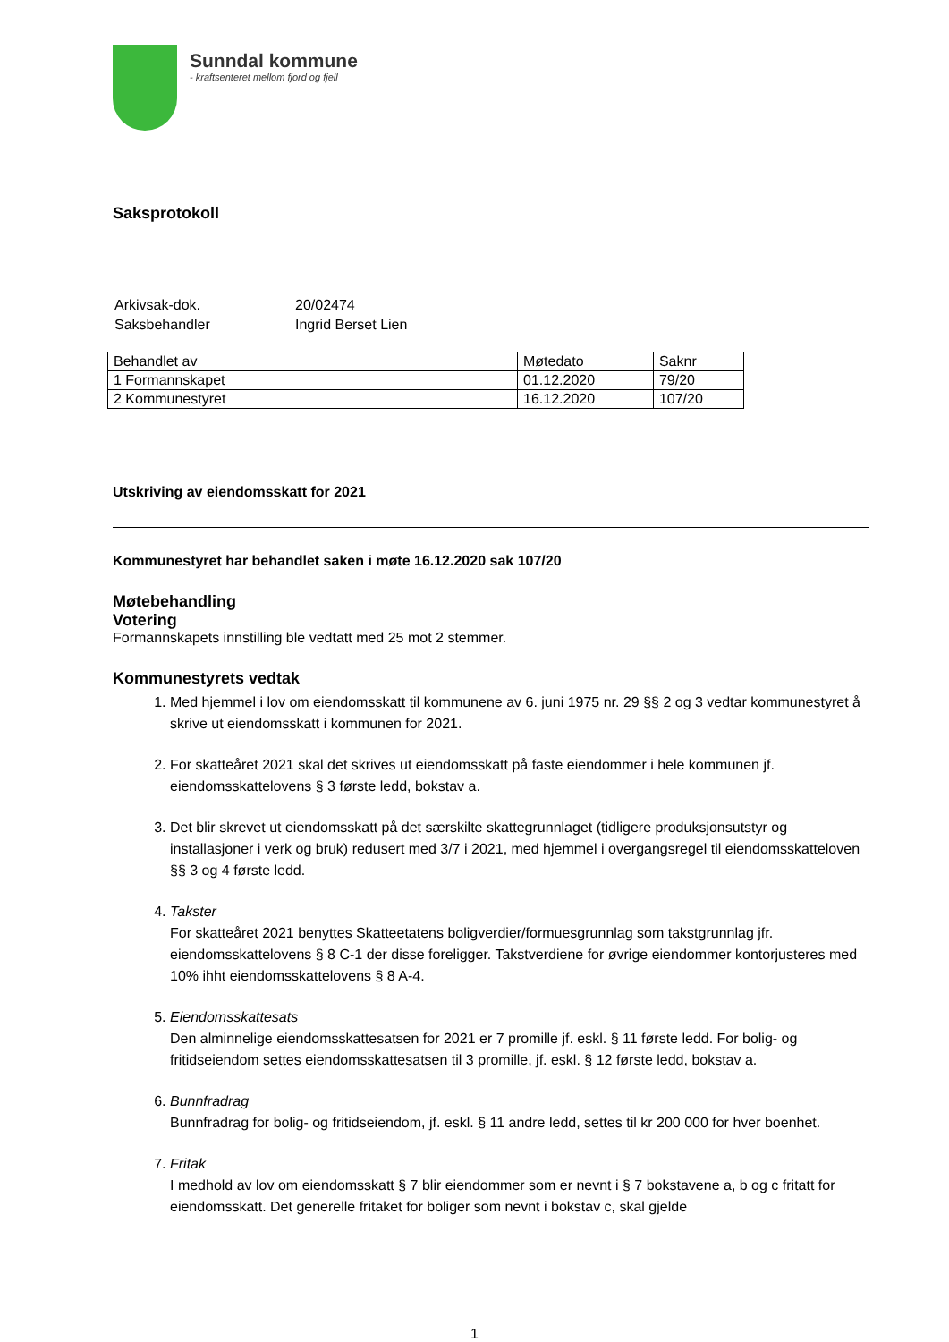Sunndal kommune
- kraftsenteret mellom fjord og fjell
Saksprotokoll
| Arkivsak-dok. | 20/02474 |
| Saksbehandler | Ingrid Berset Lien |
| Behandlet av | Møtedato | Saknr |
| 1 Formannskapet | 01.12.2020 | 79/20 |
| 2 Kommunestyret | 16.12.2020 | 107/20 |
Utskriving av eiendomsskatt for 2021
Kommunestyret har behandlet saken i møte 16.12.2020 sak 107/20
Møtebehandling
Votering
Formannskapets innstilling ble vedtatt med 25 mot 2 stemmer.
Kommunestyrets vedtak
1. Med hjemmel i lov om eiendomsskatt til kommunene av 6. juni 1975 nr. 29 §§ 2 og 3 vedtar kommunestyret å skrive ut eiendomsskatt i kommunen for 2021.
2. For skatteåret 2021 skal det skrives ut eiendomsskatt på faste eiendommer i hele kommunen jf. eiendomsskattelovens § 3 første ledd, bokstav a.
3. Det blir skrevet ut eiendomsskatt på det særskilte skattegrunnlaget (tidligere produksjonsutstyr og installasjoner i verk og bruk) redusert med 3/7 i 2021, med hjemmel i overgangsregel til eiendomsskatteloven §§ 3 og 4 første ledd.
4. Takster
For skatteåret 2021 benyttes Skatteetatens boligverdier/formuesgrunnlag som takstgrunnlag jfr. eiendomsskattelovens § 8 C-1 der disse foreligger. Takstverdiene for øvrige eiendommer kontorjusteres med 10% ihht eiendomsskattelovens § 8 A-4.
5. Eiendomsskattesats
Den alminnelige eiendomsskattesatsen for 2021 er 7 promille jf. eskl. § 11 første ledd. For bolig- og fritidseiendom settes eiendomsskattesatsen til 3 promille, jf. eskl. § 12 første ledd, bokstav a.
6. Bunnfradrag
Bunnfradrag for bolig- og fritidseiendom, jf. eskl. § 11 andre ledd, settes til kr 200 000 for hver boenhet.
7. Fritak
I medhold av lov om eiendomsskatt § 7 blir eiendommer som er nevnt i § 7 bokstavene a, b og c fritatt for eiendomsskatt. Det generelle fritaket for boliger som nevnt i bokstav c, skal gjelde
1